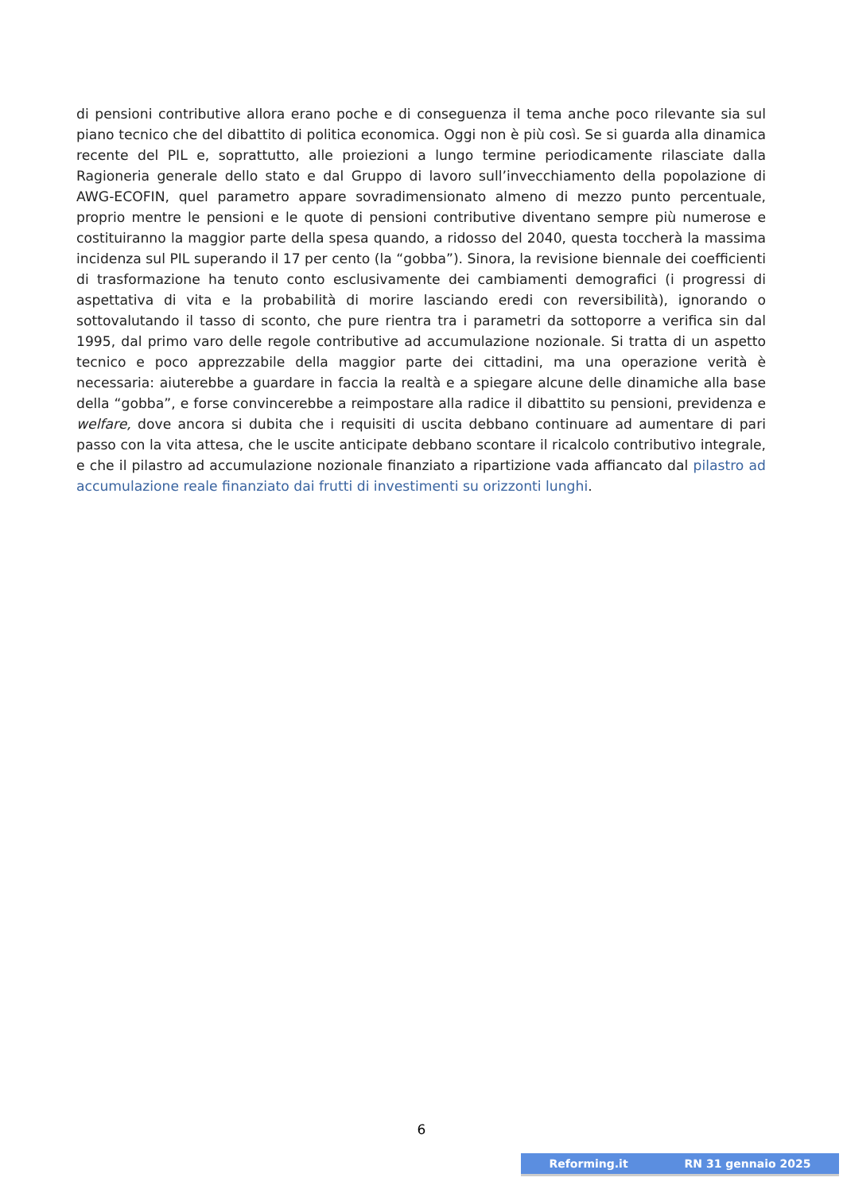di pensioni contributive allora erano poche e di conseguenza il tema anche poco rilevante sia sul piano tecnico che del dibattito di politica economica. Oggi non è più così. Se si guarda alla dinamica recente del PIL e, soprattutto, alle proiezioni a lungo termine periodicamente rilasciate dalla Ragioneria generale dello stato e dal Gruppo di lavoro sull’invecchiamento della popolazione di AWG-ECOFIN, quel parametro appare sovradimensionato almeno di mezzo punto percentuale, proprio mentre le pensioni e le quote di pensioni contributive diventano sempre più numerose e costituiranno la maggior parte della spesa quando, a ridosso del 2040, questa toccherà la massima incidenza sul PIL superando il 17 per cento (la “gobba”). Sinora, la revisione biennale dei coefficienti di trasformazione ha tenuto conto esclusivamente dei cambiamenti demografici (i progressi di aspettativa di vita e la probabilità di morire lasciando eredi con reversibilità), ignorando o sottovalutando il tasso di sconto, che pure rientra tra i parametri da sottoporre a verifica sin dal 1995, dal primo varo delle regole contributive ad accumulazione nozionale. Si tratta di un aspetto tecnico e poco apprezzabile della maggior parte dei cittadini, ma una operazione verità è necessaria: aiuterebbe a guardare in faccia la realtà e a spiegare alcune delle dinamiche alla base della “gobba”, e forse convincerebbe a reimpostare alla radice il dibattito su pensioni, previdenza e welfare, dove ancora si dubita che i requisiti di uscita debbano continuare ad aumentare di pari passo con la vita attesa, che le uscite anticipate debbano scontare il ricalcolo contributivo integrale, e che il pilastro ad accumulazione nozionale finanziato a ripartizione vada affiancato dal pilastro ad accumulazione reale finanziato dai frutti di investimenti su orizzonti lunghi.
6
Reforming.it RN 31 gennaio 2025